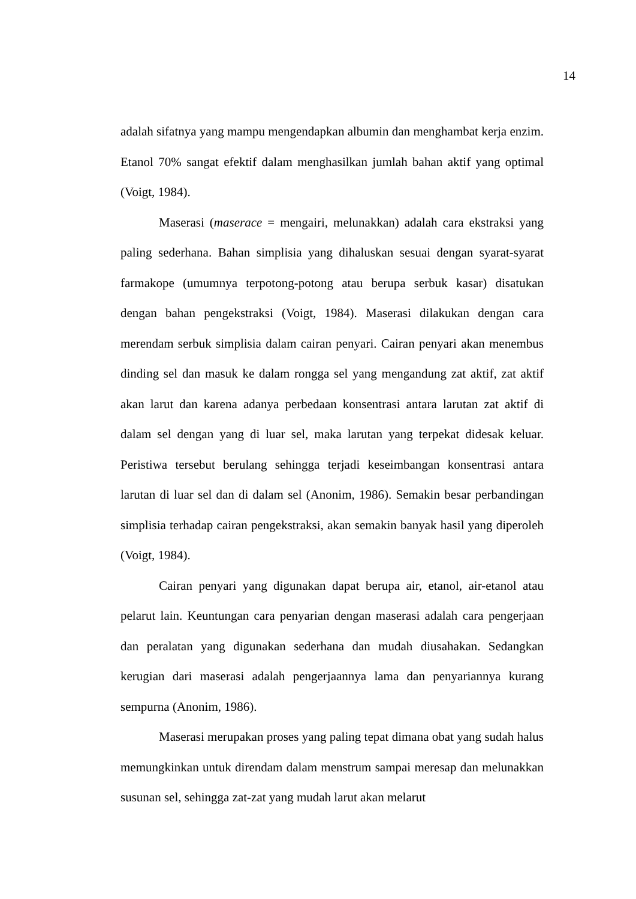14
adalah sifatnya yang mampu mengendapkan albumin dan menghambat kerja enzim. Etanol 70% sangat efektif dalam menghasilkan jumlah bahan aktif yang optimal (Voigt, 1984).
Maserasi (maserace = mengairi, melunakkan) adalah cara ekstraksi yang paling sederhana. Bahan simplisia yang dihaluskan sesuai dengan syarat-syarat farmakope (umumnya terpotong-potong atau berupa serbuk kasar) disatukan dengan bahan pengekstraksi (Voigt, 1984). Maserasi dilakukan dengan cara merendam serbuk simplisia dalam cairan penyari. Cairan penyari akan menembus dinding sel dan masuk ke dalam rongga sel yang mengandung zat aktif, zat aktif akan larut dan karena adanya perbedaan konsentrasi antara larutan zat aktif di dalam sel dengan yang di luar sel, maka larutan yang terpekat didesak keluar. Peristiwa tersebut berulang sehingga terjadi keseimbangan konsentrasi antara larutan di luar sel dan di dalam sel (Anonim, 1986). Semakin besar perbandingan simplisia terhadap cairan pengekstraksi, akan semakin banyak hasil yang diperoleh (Voigt, 1984).
Cairan penyari yang digunakan dapat berupa air, etanol, air-etanol atau pelarut lain. Keuntungan cara penyarian dengan maserasi adalah cara pengerjaan dan peralatan yang digunakan sederhana dan mudah diusahakan. Sedangkan kerugian dari maserasi adalah pengerjaannya lama dan penyariannya kurang sempurna (Anonim, 1986).
Maserasi merupakan proses yang paling tepat dimana obat yang sudah halus memungkinkan untuk direndam dalam menstrum sampai meresap dan melunakkan susunan sel, sehingga zat-zat yang mudah larut akan melarut